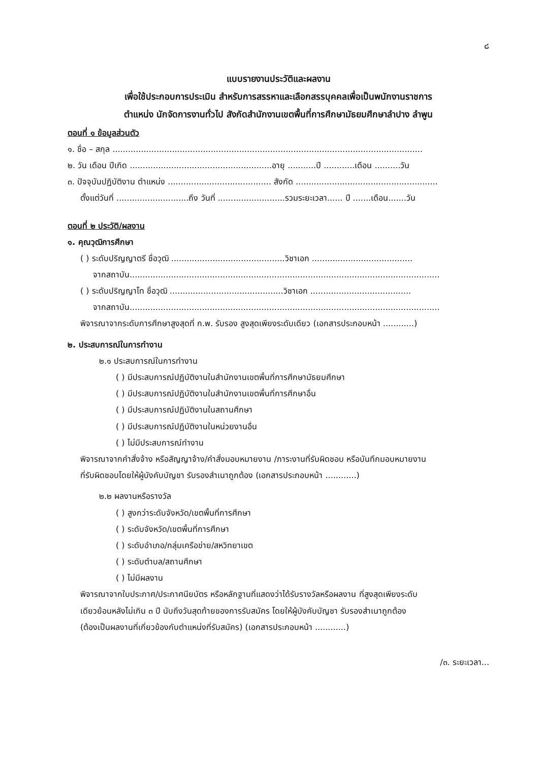๘
แบบรายงานประวัติและผลงาน
เพื่อใช้ประกอบการประเมิน สำหรับการสรรหาและเลือกสรรบุคคลเพื่อเป็นพนักงานราชการ
ตำแหน่ง นักจัดการงานทั่วไป สังกัดสำนักงานเขตพื้นที่การศึกษามัธยมศึกษาลำปาง ลำพูน
ตอนที่ ๑ ข้อมูลส่วนตัว
๑. ชื่อ – สกุล ........................................................................................................................
๒. วัน เดือน ปีเกิด .......................................................อายุ ...........ปี ............เดือน ..........วัน
๓. ปัจจุบันปฏิบัติงาน ตำแหน่ง ........................................ สังกัด .......................................................
ตั้งแต่วันที่ ............................ถึง วันที่ ..........................รวมระยะเวลา...... ปี .......เดือน.......วัน
ตอนที่ ๒ ประวัติ/ผลงาน
๑. คุณวุฒิการศึกษา
( ) ระดับปริญญาตรี ชื่อวุฒิ ............................................วิชาเอก .......................................
จากสถาบัน........................................................................................................................
( ) ระดับปริญญาโท ชื่อวุฒิ ............................................วิชาเอก .......................................
จากสถาบัน........................................................................................................................
พิจารณาจากระดับการศึกษาสูงสุดที่ ก.พ. รับรอง สูงสุดเพียงระดับเดียว (เอกสารประกอบหน้า ............)
๒. ประสบการณ์ในการทำงาน
๒.๑ ประสบการณ์ในการทำงาน
( ) มีประสบการณ์ปฏิบัติงานในสำนักงานเขตพื้นที่การศึกษามัธยมศึกษา
( ) มีประสบการณ์ปฏิบัติงานในสำนักงานเขตพื้นที่การศึกษาอื่น
( ) มีประสบการณ์ปฏิบัติงานในสถานศึกษา
( ) มีประสบการณ์ปฏิบัติงานในหน่วยงานอื่น
( ) ไม่มีประสบการณ์ทำงาน
พิจารณาจากคำสั่งจ้าง หรือสัญญาจ้าง/คำสั่งมอบหมายงาน /ภาระงานที่รับผิดชอบ หรือบันทึกมอบหมายงาน
ที่รับผิดชอบโดยให้ผู้บังคับบัญชา รับรองสำเนาถูกต้อง (เอกสารประกอบหน้า ............)
๒.๒ ผลงานหรือรางวัล
( ) สูงกว่าระดับจังหวัด/เขตพื้นที่การศึกษา
( ) ระดับจังหวัด/เขตพื้นที่การศึกษา
( ) ระดับอำเภอ/กลุ่มเครือข่าย/สหวิทยาเขต
( ) ระดับตำบล/สถานศึกษา
( ) ไม่มีผลงาน
พิจารณาจากใบประกาศ/ประกาศนียบัตร หรือหลักฐานที่แสดงว่าได้รับรางวัลหรือผลงาน ที่สูงสุดเพียงระดับ
เดียวย้อนหลังไม่เกิน ๓ ปี นับถึงวันสุดท้ายของการรับสมัคร โดยให้ผู้บังคับบัญชา รับรองสำเนาถูกต้อง
(ต้องเป็นผลงานที่เกี่ยวข้องกับตำแหน่งที่รับสมัคร) (เอกสารประกอบหน้า ............)
/๓. ระยะเวลา...